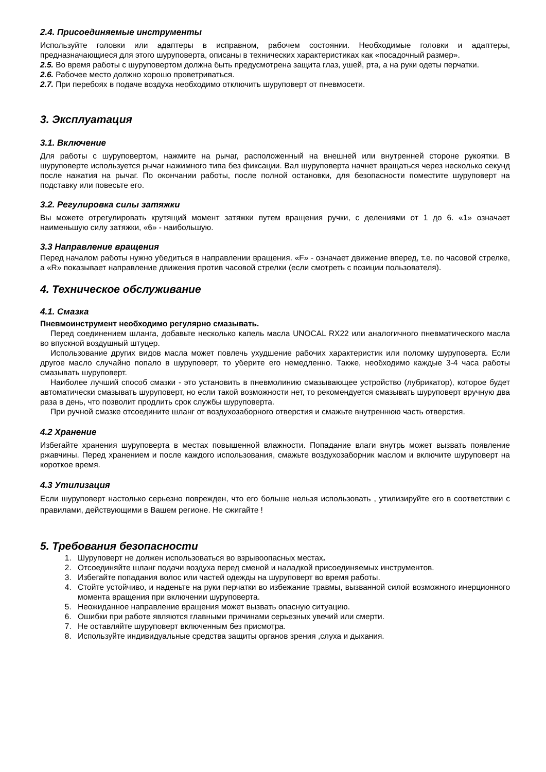2.4. Присоединяемые инструменты
Используйте головки или адаптеры в исправном, рабочем состоянии. Необходимые головки и адаптеры, предназначающиеся для этого шуруповерта, описаны в технических характеристиках как «посадочный размер».
2.5. Во время работы с шуруповертом должна быть предусмотрена защита глаз, ушей, рта, а на руки одеты перчатки.
2.6. Рабочее место должно хорошо проветриваться.
2.7. При перебоях в подаче воздуха необходимо отключить шуруповерт от пневмосети.
3. Эксплуатация
3.1. Включение
Для работы с шуруповертом, нажмите на рычаг, расположенный на внешней или внутренней стороне рукоятки. В шуруповерте используется рычаг нажимного типа без фиксации. Вал шуруповерта начнет вращаться через несколько секунд после нажатия на рычаг. По окончании работы, после полной остановки, для безопасности поместите шуруповерт на подставку или повесьте его.
3.2. Регулировка силы затяжки
Вы можете отрегулировать крутящий момент затяжки путем вращения ручки, с делениями от 1 до 6. «1» означает наименьшую силу затяжки, «6» - наибольшую.
3.3 Направление вращения
Перед началом работы нужно убедиться в направлении вращения. «F» - означает движение вперед, т.е. по часовой стрелке, а «R» показывает направление движения против часовой стрелки (если смотреть с позиции пользователя).
4. Техническое обслуживание
4.1. Смазка
Пневмоинструмент необходимо регулярно смазывать.
Перед соединением шланга, добавьте несколько капель масла UNOCAL RX22 или аналогичного пневматического масла во впускной воздушный штуцер.
Использование других видов масла может повлечь ухудшение рабочих характеристик или поломку шуруповерта. Если другое масло случайно попало в шуруповерт, то уберите его немедленно. Также, необходимо каждые 3-4 часа работы смазывать шуруповерт.
Наиболее лучший способ смазки - это установить в пневмолинию смазывающее устройство (лубрикатор), которое будет автоматически смазывать шуруповерт, но если такой возможности нет, то рекомендуется смазывать шуруповерт вручную два раза в день, что позволит продлить срок службы шуруповерта.
При ручной смазке отсоедините шланг от воздухозаборного отверстия и смажьте внутреннюю часть отверстия.
4.2 Хранение
Избегайте хранения шуруповерта в местах повышенной влажности. Попадание влаги внутрь может вызвать появление ржавчины. Перед хранением и после каждого использования, смажьте воздухозаборник маслом и включите шуруповерт на короткое время.
4.3 Утилизация
Если шуруповерт настолько серьезно поврежден, что его больше нельзя использовать , утилизируйте его в соответствии с правилами, действующими в Вашем регионе. Не сжигайте !
5. Требования безопасности
1. Шуруповерт не должен использоваться во взрывоопасных местах.
2. Отсоединяйте шланг подачи воздуха перед сменой и наладкой присоединяемых инструментов.
3. Избегайте попадания волос или частей одежды на шуруповерт во время работы.
4. Стойте устойчиво, и наденьте на руки перчатки во избежание травмы, вызванной силой возможного инерционного момента вращения при включении шуруповерта.
5. Неожиданное направление вращения может вызвать опасную ситуацию.
6. Ошибки при работе являются главными причинами серьезных увечий или смерти.
7. Не оставляйте шуруповерт включенным без присмотра.
8. Используйте индивидуальные средства защиты органов зрения ,слуха и дыхания.